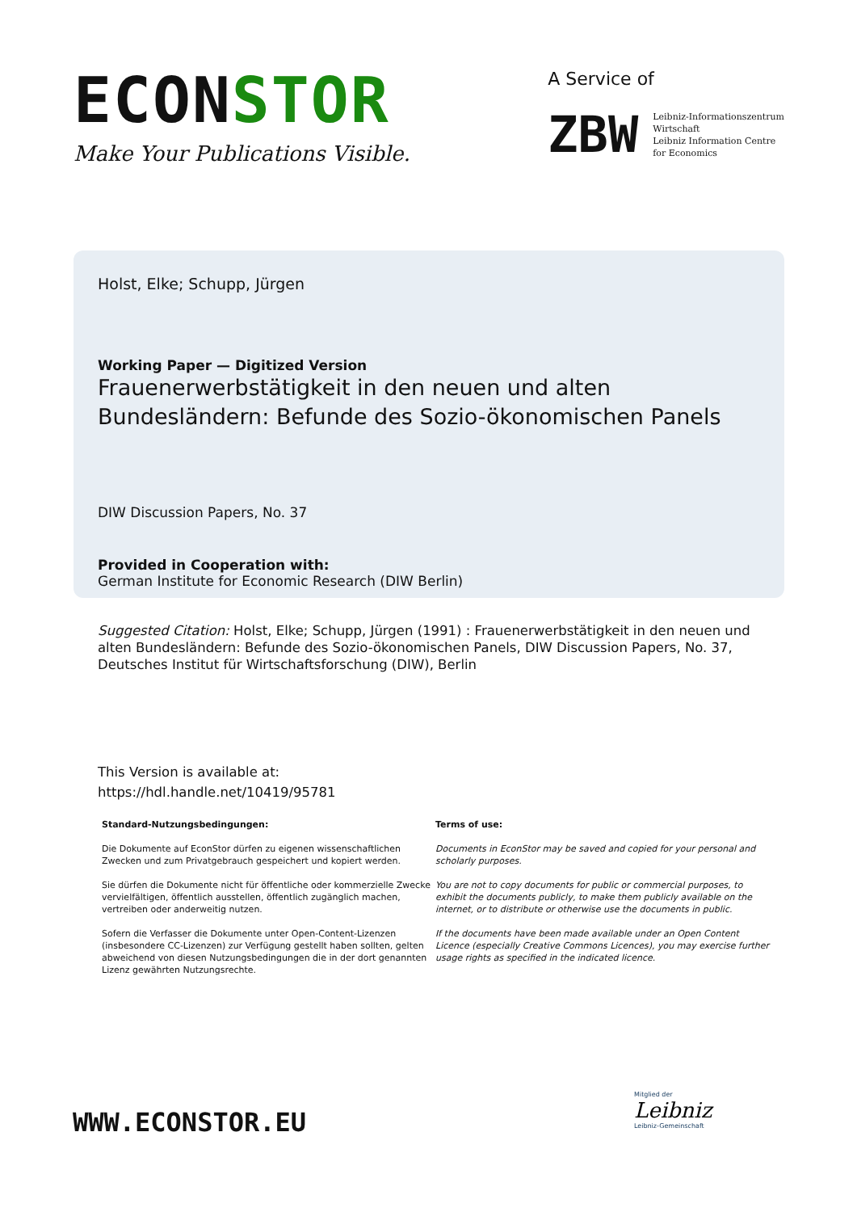ECONSTOR
Make Your Publications Visible.
A Service of
ZBW
Leibniz-Informationszentrum
Wirtschaft
Leibniz Information Centre
for Economics
Holst, Elke; Schupp, Jürgen
Working Paper — Digitized Version
Frauenerwerbstätigkeit in den neuen und alten Bundesländern: Befunde des Sozio-ökonomischen Panels
DIW Discussion Papers, No. 37
Provided in Cooperation with:
German Institute for Economic Research (DIW Berlin)
Suggested Citation: Holst, Elke; Schupp, Jürgen (1991) : Frauenerwerbstätigkeit in den neuen und alten Bundesländern: Befunde des Sozio-ökonomischen Panels, DIW Discussion Papers, No. 37, Deutsches Institut für Wirtschaftsforschung (DIW), Berlin
This Version is available at:
https://hdl.handle.net/10419/95781
Standard-Nutzungsbedingungen:
Die Dokumente auf EconStor dürfen zu eigenen wissenschaftlichen Zwecken und zum Privatgebrauch gespeichert und kopiert werden.
Sie dürfen die Dokumente nicht für öffentliche oder kommerzielle Zwecke vervielfältigen, öffentlich ausstellen, öffentlich zugänglich machen, vertreiben oder anderweitig nutzen.
Sofern die Verfasser die Dokumente unter Open-Content-Lizenzen (insbesondere CC-Lizenzen) zur Verfügung gestellt haben sollten, gelten abweichend von diesen Nutzungsbedingungen die in der dort genannten Lizenz gewährten Nutzungsrechte.
Terms of use:
Documents in EconStor may be saved and copied for your personal and scholarly purposes.
You are not to copy documents for public or commercial purposes, to exhibit the documents publicly, to make them publicly available on the internet, or to distribute or otherwise use the documents in public.
If the documents have been made available under an Open Content Licence (especially Creative Commons Licences), you may exercise further usage rights as specified in the indicated licence.
WWW.ECONSTOR.EU
Mitglied der
Leibniz
Leibniz-Gemeinschaft